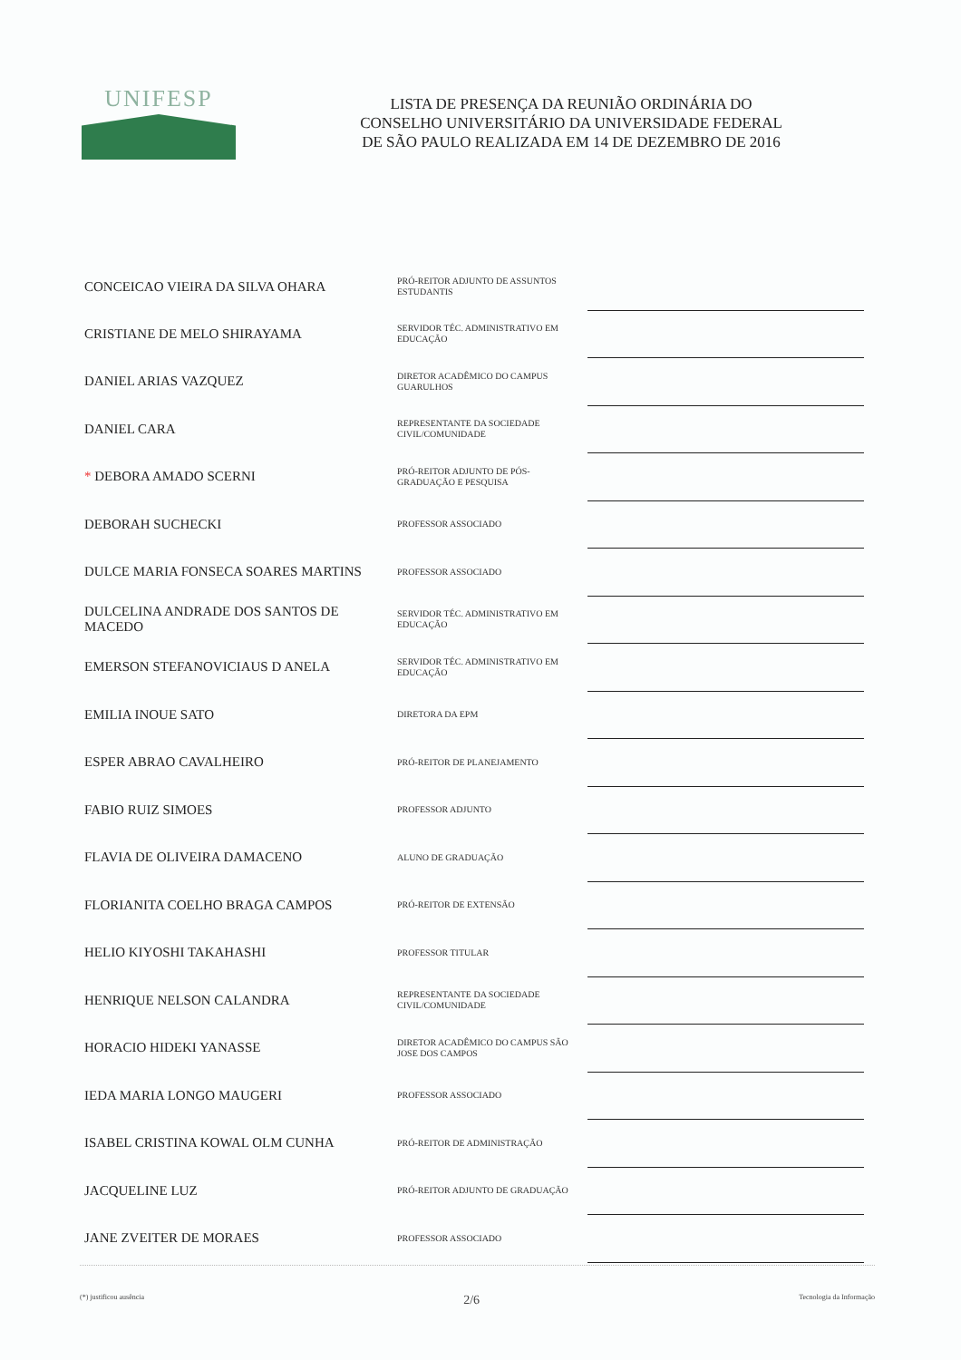UNIFESP
LISTA DE PRESENÇA DA REUNIÃO ORDINÁRIA DO
CONSELHO UNIVERSITÁRIO DA UNIVERSIDADE FEDERAL
DE SÃO PAULO REALIZADA EM 14 DE DEZEMBRO DE 2016
| CONCEICAO VIEIRA DA SILVA OHARA | PRÓ-REITOR ADJUNTO DE ASSUNTOS ESTUDANTIS | |
| CRISTIANE DE MELO SHIRAYAMA | SERVIDOR TÉC. ADMINISTRATIVO EM EDUCAÇÃO | |
| DANIEL ARIAS VAZQUEZ | DIRETOR ACADÊMICO DO CAMPUS GUARULHOS | |
| DANIEL CARA | REPRESENTANTE DA SOCIEDADE CIVIL/COMUNIDADE | |
| * DEBORA AMADO SCERNI | PRÓ-REITOR ADJUNTO DE PÓS-GRADUAÇÃO E PESQUISA | |
| DEBORAH SUCHECKI | PROFESSOR ASSOCIADO | |
| DULCE MARIA FONSECA SOARES MARTINS | PROFESSOR ASSOCIADO | |
| DULCELINA ANDRADE DOS SANTOS DE MACEDO | SERVIDOR TÉC. ADMINISTRATIVO EM EDUCAÇÃO | |
| EMERSON STEFANOVICIAUS D ANELA | SERVIDOR TÉC. ADMINISTRATIVO EM EDUCAÇÃO | |
| EMILIA INOUE SATO | DIRETORA DA EPM | |
| ESPER ABRAO CAVALHEIRO | PRÓ-REITOR DE PLANEJAMENTO | |
| FABIO RUIZ SIMOES | PROFESSOR ADJUNTO | |
| FLAVIA DE OLIVEIRA DAMACENO | ALUNO DE GRADUAÇÃO | |
| FLORIANITA COELHO BRAGA CAMPOS | PRÓ-REITOR DE EXTENSÃO | |
| HELIO KIYOSHI TAKAHASHI | PROFESSOR TITULAR | |
| HENRIQUE NELSON CALANDRA | REPRESENTANTE DA SOCIEDADE CIVIL/COMUNIDADE | |
| HORACIO HIDEKI YANASSE | DIRETOR ACADÊMICO DO CAMPUS SÃO JOSE DOS CAMPOS | |
| IEDA MARIA LONGO MAUGERI | PROFESSOR ASSOCIADO | |
| ISABEL CRISTINA KOWAL OLM CUNHA | PRÓ-REITOR DE ADMINISTRAÇÃO | |
| JACQUELINE LUZ | PRÓ-REITOR ADJUNTO DE GRADUAÇÃO | |
| JANE ZVEITER DE MORAES | PROFESSOR ASSOCIADO | |
(*) justificou ausência 2/6 Tecnologia da Informação